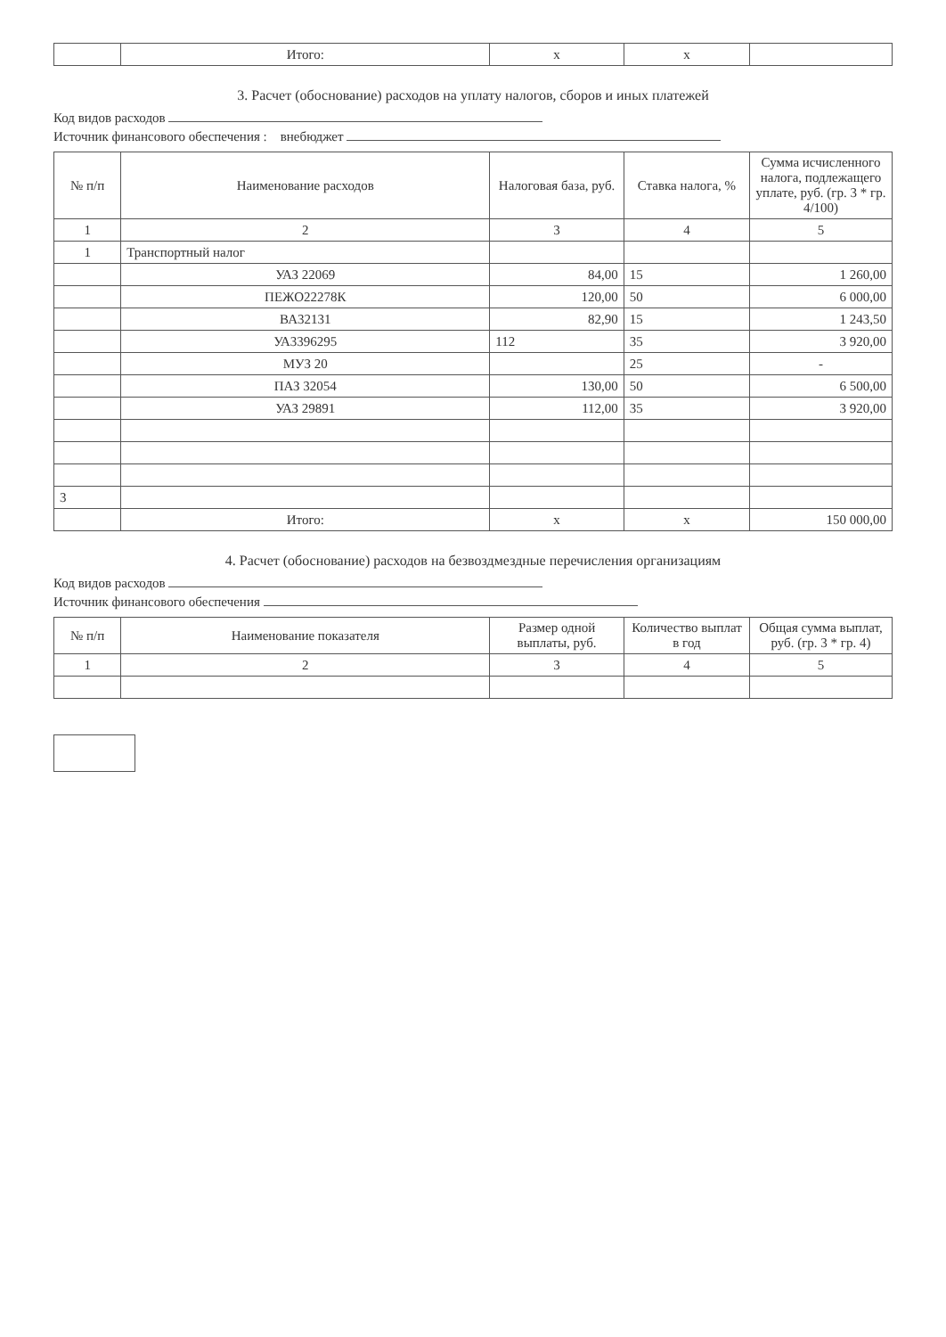| | Итого: | x | x | |
3. Расчет (обоснование) расходов на уплату налогов, сборов и иных платежей
Код видов расходов
Источник финансового обеспечения : внебюджет
| № п/п | Наименование расходов | Налоговая база, руб. | Ставка налога, % | Сумма исчисленного налога, подлежащего уплате, руб. (гр. 3 * гр. 4/100) |
| --- | --- | --- | --- | --- |
| 1 | 2 | 3 | 4 | 5 |
| 1 | Транспортный налог | | | |
| | УАЗ 22069 | 84,00 | 15 | 1 260,00 |
| | ПЕЖО22278К | 120,00 | 50 | 6 000,00 |
| | ВА32131 | 82,90 | 15 | 1 243,50 |
| | УА3396295 | 112 | 35 | 3 920,00 |
| | МУЗ 20 | | 25 | - |
| | ПАЗ 32054 | 130,00 | 50 | 6 500,00 |
| | УАЗ 29891 | 112,00 | 35 | 3 920,00 |
| 3 | | | | |
| | Итого: | x | x | 150 000,00 |
4. Расчет (обоснование) расходов на безвоздмездные перечисления организациям
Код видов расходов
Источник финансового обеспечения
| № п/п | Наименование показателя | Размер одной выплаты, руб. | Количество выплат в год | Общая сумма выплат, руб. (гр. 3 * гр. 4) |
| --- | --- | --- | --- | --- |
| 1 | 2 | 3 | 4 | 5 |